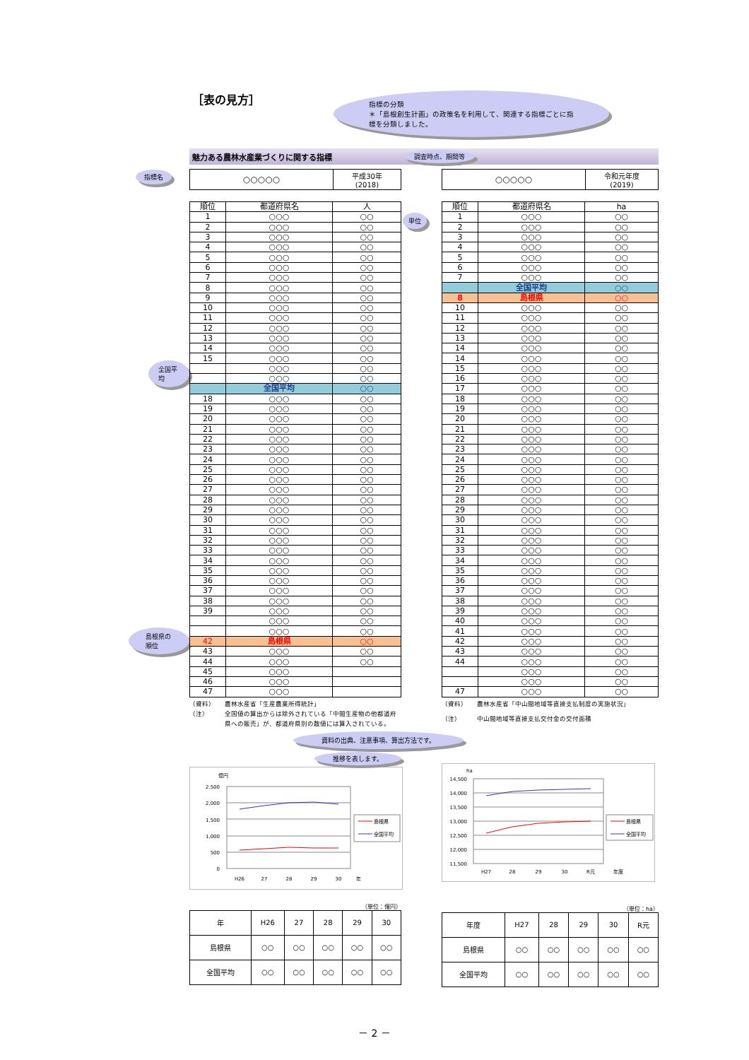［表の見方］
指標の分類
＊「島根創生計画」の政策名を利用して、関連する指標ごとに指標を分類しました。
魅力ある農林水産業づくりに関する指標 調査時点、期間等
指標名
| ○○○○○ | 平成30年 (2018) |
| ○○○○○ | 令和元年度 (2019) |
全国平均
島根県の順位
| 順位 | 都道府県名 | 人 |
| --- | --- | --- |
| 1 | ○○○ | ○○ |
| 2 | ○○○ | ○○ |
| 3 | ○○○ | ○○ |
| 4 | ○○○ | ○○ |
| 5 | ○○○ | ○○ |
| 6 | ○○○ | ○○ |
| 7 | ○○○ | ○○ |
| 8 | ○○○ | ○○ |
| 9 | ○○○ | ○○ |
| 10 | ○○○ | ○○ |
| 11 | ○○○ | ○○ |
| 12 | ○○○ | ○○ |
| 13 | ○○○ | ○○ |
| 14 | ○○○ | ○○ |
| 15 | ○○○ | ○○ |
| | ○○○ | ○○ |
| | ○○○ | ○○ |
| | 全国平均 | ○○ |
| 18 | ○○○ | ○○ |
| 19 | ○○○ | ○○ |
| 20 | ○○○ | ○○ |
| 21 | ○○○ | ○○ |
| 22 | ○○○ | ○○ |
| 23 | ○○○ | ○○ |
| 24 | ○○○ | ○○ |
| 25 | ○○○ | ○○ |
| 26 | ○○○ | ○○ |
| 27 | ○○○ | ○○ |
| 28 | ○○○ | ○○ |
| 29 | ○○○ | ○○ |
| 30 | ○○○ | ○○ |
| 31 | ○○○ | ○○ |
| 32 | ○○○ | ○○ |
| 33 | ○○○ | ○○ |
| 34 | ○○○ | ○○ |
| 35 | ○○○ | ○○ |
| 36 | ○○○ | ○○ |
| 37 | ○○○ | ○○ |
| 38 | ○○○ | ○○ |
| 39 | ○○○ | ○○ |
| | ○○○ | ○○ |
| | ○○○ | ○○ |
| 42 | 島根県 | ○○ |
| 43 | ○○○ | ○○ |
| 44 | ○○○ | ○○ |
| 45 | ○○○ | |
| 46 | ○○○ | |
| 47 | ○○○ | |
単位
| 順位 | 都道府県名 | ha |
| --- | --- | --- |
| 1 | ○○○ | ○○ |
| 2 | ○○○ | ○○ |
| 3 | ○○○ | ○○ |
| 4 | ○○○ | ○○ |
| 5 | ○○○ | ○○ |
| 6 | ○○○ | ○○ |
| 7 | ○○○ | ○○ |
| | 全国平均 | ○○ |
| 8 | 島根県 | ○○ |
| 10 | ○○○ | ○○ |
| 11 | ○○○ | ○○ |
| 12 | ○○○ | ○○ |
| 13 | ○○○ | ○○ |
| 14 | ○○○ | ○○ |
| 14 | ○○○ | ○○ |
| 15 | ○○○ | ○○ |
| 16 | ○○○ | ○○ |
| 17 | ○○○ | ○○ |
| 18 | ○○○ | ○○ |
| 19 | ○○○ | ○○ |
| 20 | ○○○ | ○○ |
| 21 | ○○○ | ○○ |
| 22 | ○○○ | ○○ |
| 23 | ○○○ | ○○ |
| 24 | ○○○ | ○○ |
| 25 | ○○○ | ○○ |
| 26 | ○○○ | ○○ |
| 27 | ○○○ | ○○ |
| 28 | ○○○ | ○○ |
| 29 | ○○○ | ○○ |
| 30 | ○○○ | ○○ |
| 31 | ○○○ | ○○ |
| 32 | ○○○ | ○○ |
| 33 | ○○○ | ○○ |
| 34 | ○○○ | ○○ |
| 35 | ○○○ | ○○ |
| 36 | ○○○ | ○○ |
| 37 | ○○○ | ○○ |
| 38 | ○○○ | ○○ |
| 39 | ○○○ | ○○ |
| 40 | ○○○ | ○○ |
| 41 | ○○○ | ○○ |
| 42 | ○○○ | ○○ |
| 43 | ○○○ | ○○ |
| 44 | ○○○ | ○○ |
| | ○○○ | ○○ |
| | ○○○ | ○○ |
| 47 | ○○○ | ○○ |
（資料） 農林水産省「生産農業所得統計」 （注） 全国値の算出からは除外されている「中間生産物の他都道府県への販売」が、都道府県別の数値には算入されている。
（資料） 農林水産省「中山間地域等直接支払制度の実施状況」 （注） 中山間地域等直接支払交付金の交付面積
資料の出典、注意事項、算出方法です。
推移を表します。
億円
2,500
2,000
1,500
1,000
500
0
H26
27
28
29
30
年
島根県
全国平均
ha
14,500
14,000
13,500
13,000
12,500
12,000
11,500
H27
28
29
30
R元
年度
島根県
全国平均
（単位：億円）
| 年 | H26 | 27 | 28 | 29 | 30 |
| 島根県 | ○○ | ○○ | ○○ | ○○ | ○○ |
| 全国平均 | ○○ | ○○ | ○○ | ○○ | ○○ |
（単位：ha）
| 年度 | H27 | 28 | 29 | 30 | R元 |
| 島根県 | ○○ | ○○ | ○○ | ○○ | ○○ |
| 全国平均 | ○○ | ○○ | ○○ | ○○ | ○○ |
－ 2 －